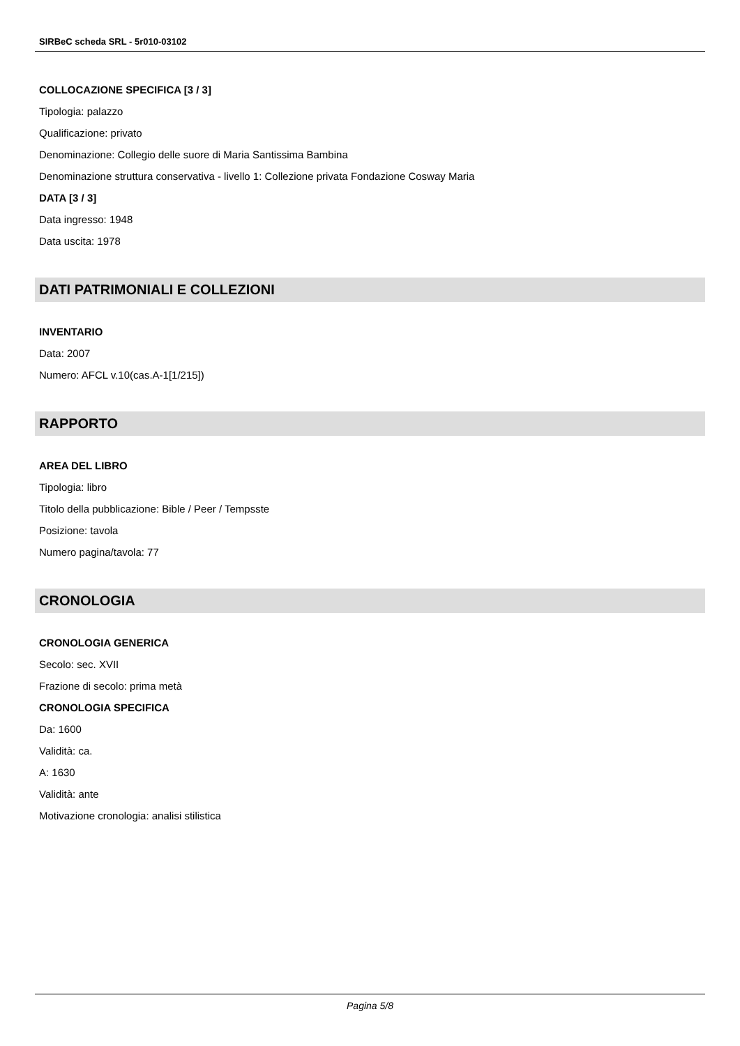SIRBeC scheda SRL - 5r010-03102
COLLOCAZIONE SPECIFICA [3 / 3]
Tipologia: palazzo
Qualificazione: privato
Denominazione: Collegio delle suore di Maria Santissima Bambina
Denominazione struttura conservativa - livello 1: Collezione privata Fondazione Cosway Maria
DATA [3 / 3]
Data ingresso: 1948
Data uscita: 1978
DATI PATRIMONIALI E COLLEZIONI
INVENTARIO
Data: 2007
Numero: AFCL v.10(cas.A-1[1/215])
RAPPORTO
AREA DEL LIBRO
Tipologia: libro
Titolo della pubblicazione: Bible / Peer / Tempsste
Posizione: tavola
Numero pagina/tavola: 77
CRONOLOGIA
CRONOLOGIA GENERICA
Secolo: sec. XVII
Frazione di secolo: prima metà
CRONOLOGIA SPECIFICA
Da: 1600
Validità: ca.
A: 1630
Validità: ante
Motivazione cronologia: analisi stilistica
Pagina 5/8